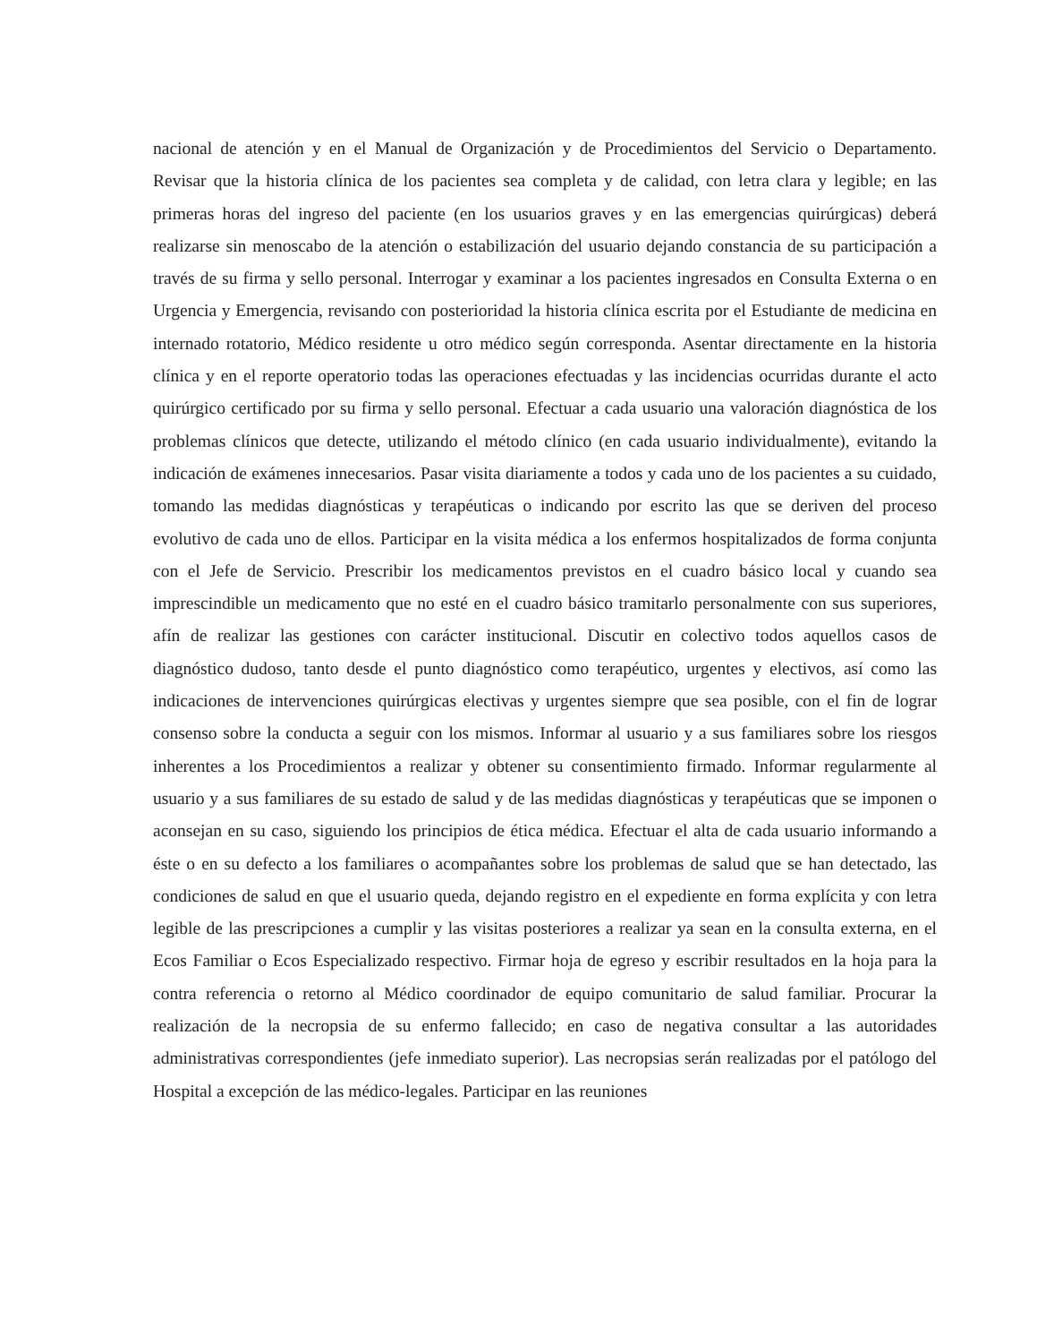nacional de atención y en el Manual de Organización y de Procedimientos del Servicio o Departamento. Revisar que la historia clínica de los pacientes sea completa y de calidad, con letra clara y legible; en las primeras horas del ingreso del paciente (en los usuarios graves y en las emergencias quirúrgicas) deberá realizarse sin menoscabo de la atención o estabilización del usuario dejando constancia de su participación a través de su firma y sello personal. Interrogar y examinar a los pacientes ingresados en Consulta Externa o en Urgencia y Emergencia, revisando con posterioridad la historia clínica escrita por el Estudiante de medicina en internado rotatorio, Médico residente u otro médico según corresponda. Asentar directamente en la historia clínica y en el reporte operatorio todas las operaciones efectuadas y las incidencias ocurridas durante el acto quirúrgico certificado por su firma y sello personal. Efectuar a cada usuario una valoración diagnóstica de los problemas clínicos que detecte, utilizando el método clínico (en cada usuario individualmente), evitando la indicación de exámenes innecesarios. Pasar visita diariamente a todos y cada uno de los pacientes a su cuidado, tomando las medidas diagnósticas y terapéuticas o indicando por escrito las que se deriven del proceso evolutivo de cada uno de ellos. Participar en la visita médica a los enfermos hospitalizados de forma conjunta con el Jefe de Servicio. Prescribir los medicamentos previstos en el cuadro básico local y cuando sea imprescindible un medicamento que no esté en el cuadro básico tramitarlo personalmente con sus superiores, afín de realizar las gestiones con carácter institucional. Discutir en colectivo todos aquellos casos de diagnóstico dudoso, tanto desde el punto diagnóstico como terapéutico, urgentes y electivos, así como las indicaciones de intervenciones quirúrgicas electivas y urgentes siempre que sea posible, con el fin de lograr consenso sobre la conducta a seguir con los mismos. Informar al usuario y a sus familiares sobre los riesgos inherentes a los Procedimientos a realizar y obtener su consentimiento firmado. Informar regularmente al usuario y a sus familiares de su estado de salud y de las medidas diagnósticas y terapéuticas que se imponen o aconsejan en su caso, siguiendo los principios de ética médica. Efectuar el alta de cada usuario informando a éste o en su defecto a los familiares o acompañantes sobre los problemas de salud que se han detectado, las condiciones de salud en que el usuario queda, dejando registro en el expediente en forma explícita y con letra legible de las prescripciones a cumplir y las visitas posteriores a realizar ya sean en la consulta externa, en el Ecos Familiar o Ecos Especializado respectivo. Firmar hoja de egreso y escribir resultados en la hoja para la contra referencia o retorno al Médico coordinador de equipo comunitario de salud familiar. Procurar la realización de la necropsia de su enfermo fallecido; en caso de negativa consultar a las autoridades administrativas correspondientes (jefe inmediato superior). Las necropsias serán realizadas por el patólogo del Hospital a excepción de las médico-legales. Participar en las reuniones